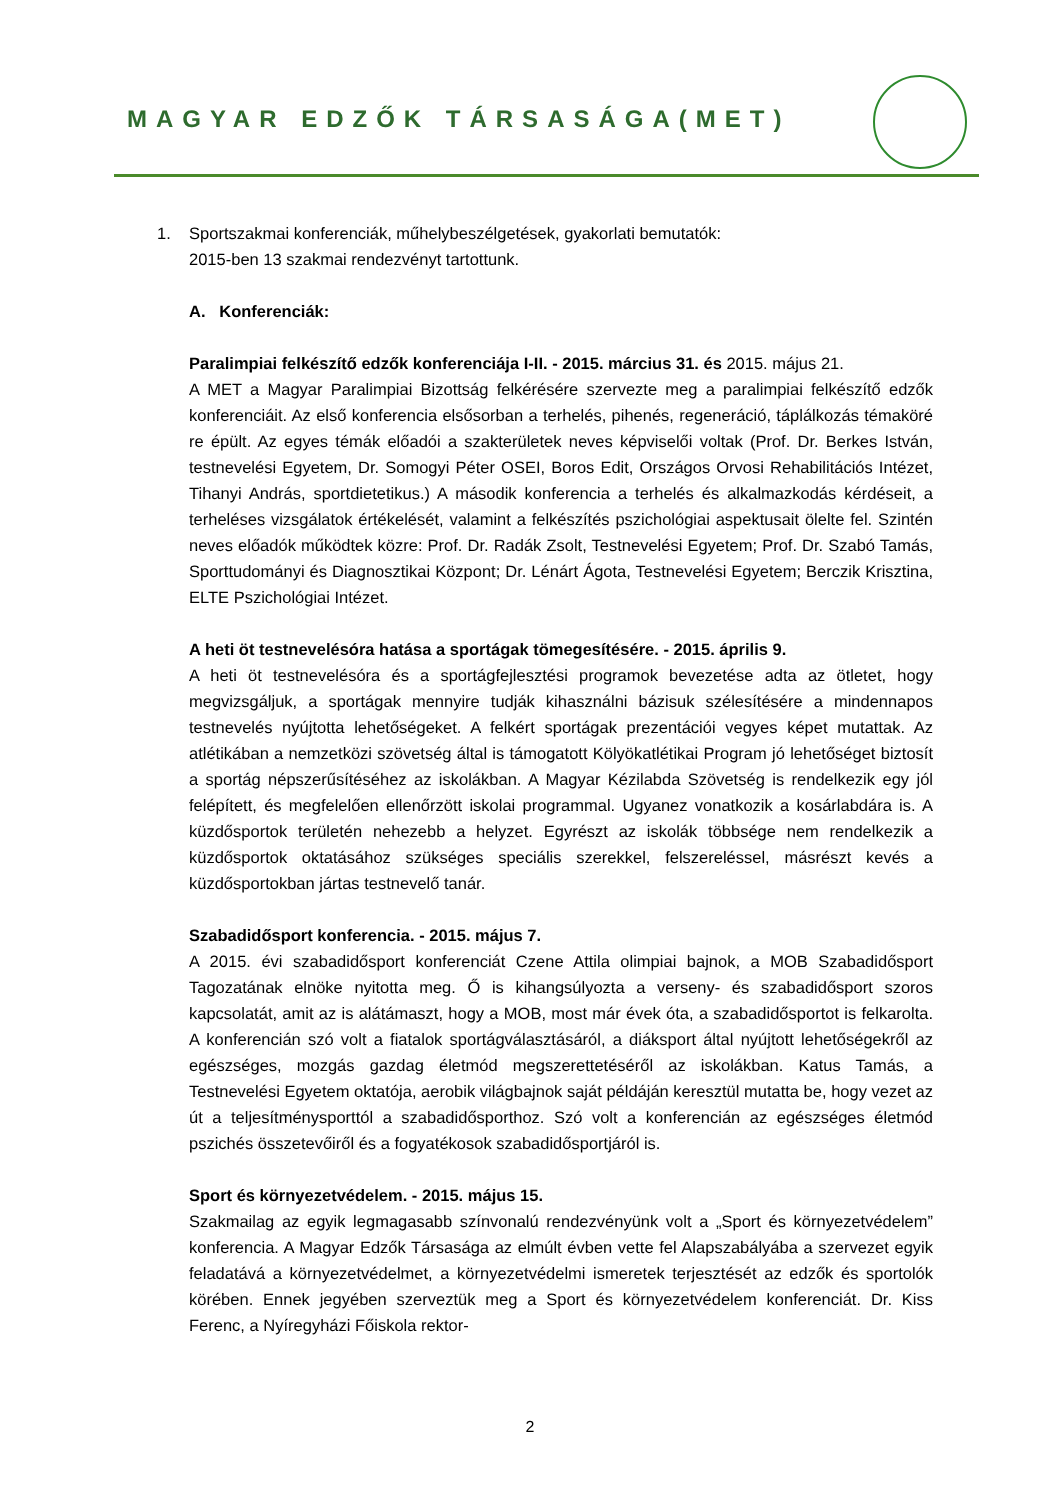MAGYAR EDZŐK TÁRSASÁGA(MET)
1. Sportszakmai konferenciák, műhelybeszélgetések, gyakorlati bemutatók:
2015-ben 13 szakmai rendezvényt tartottunk.
A. Konferenciák:
Paralimpiai felkészítő edzők konferenciája I-II. - 2015. március 31. és 2015. május 21.
A MET a Magyar Paralimpiai Bizottság felkérésére szervezte meg a paralimpiai felkészítő edzők konferenciáit. Az első konferencia elsősorban a terhelés, pihenés, regeneráció, táplálkozás témaköré re épült. Az egyes témák előadói a szakterületek neves képviselői voltak (Prof. Dr. Berkes István, testnevelési Egyetem, Dr. Somogyi Péter OSEI, Boros Edit, Országos Orvosi Rehabilitációs Intézet, Tihanyi András, sportdietetikus.) A második konferencia a terhelés és alkalmazkodás kérdéseit, a terheléses vizsgálatok értékelését, valamint a felkészítés pszichológiai aspektusait ölelte fel. Szintén neves előadók működtek közre: Prof. Dr. Radák Zsolt, Testnevelési Egyetem; Prof. Dr. Szabó Tamás, Sporttudományi és Diagnosztikai Központ; Dr. Lénárt Ágota, Testnevelési Egyetem; Berczik Krisztina, ELTE Pszichológiai Intézet.
A heti öt testnevelésóra hatása a sportágak tömegesítésére. - 2015. április 9.
A heti öt testnevelésóra és a sportágfejlesztési programok bevezetése adta az ötletet, hogy megvizsgáljuk, a sportágak mennyire tudják kihasználni bázisuk szélesítésére a mindennapos testnevelés nyújtotta lehetőségeket. A felkért sportágak prezentációi vegyes képet mutattak. Az atlétikában a nemzetközi szövetség által is támogatott Kölyökatlétikai Program jó lehetőséget biztosít a sportág népszerűsítéséhez az iskolákban. A Magyar Kézilabda Szövetség is rendelkezik egy jól felépített, és megfelelően ellenőrzött iskolai programmal. Ugyanez vonatkozik a kosárlabdára is. A küzdősportok területén nehezebb a helyzet. Egyrészt az iskolák többsége nem rendelkezik a küzdősportok oktatásához szükséges speciális szerekkel, felszereléssel, másrészt kevés a küzdősportokban jártas testnevelő tanár.
Szabadidősport konferencia. - 2015. május 7.
A 2015. évi szabadidősport konferenciát Czene Attila olimpiai bajnok, a MOB Szabadidősport Tagozatának elnöke nyitotta meg. Ő is kihangsúlyozta a verseny- és szabadidősport szoros kapcsolatát, amit az is alátámaszt, hogy a MOB, most már évek óta, a szabadidősportot is felkarolta. A konferencián szó volt a fiatalok sportágválasztásáról, a diáksport által nyújtott lehetőségekről az egészséges, mozgás gazdag életmód megszerettetéséről az iskolákban. Katus Tamás, a Testnevelési Egyetem oktatója, aerobik világbajnok saját példáján keresztül mutatta be, hogy vezet az út a teljesítménysporttól a szabadidősporthoz. Szó volt a konferencián az egészséges életmód pszichés összetevőiről és a fogyatékosok szabadidősportjáról is.
Sport és környezetvédelem. - 2015. május 15.
Szakmailag az egyik legmagasabb színvonalú rendezvényünk volt a „Sport és környezetvédelem” konferencia. A Magyar Edzők Társasága az elmúlt évben vette fel Alapszabályába a szervezet egyik feladatává a környezetvédelmet, a környezetvédelmi ismeretek terjesztését az edzők és sportolók körében. Ennek jegyében szerveztük meg a Sport és környezetvédelem konferenciát. Dr. Kiss Ferenc, a Nyíregyházi Főiskola rektor-
2